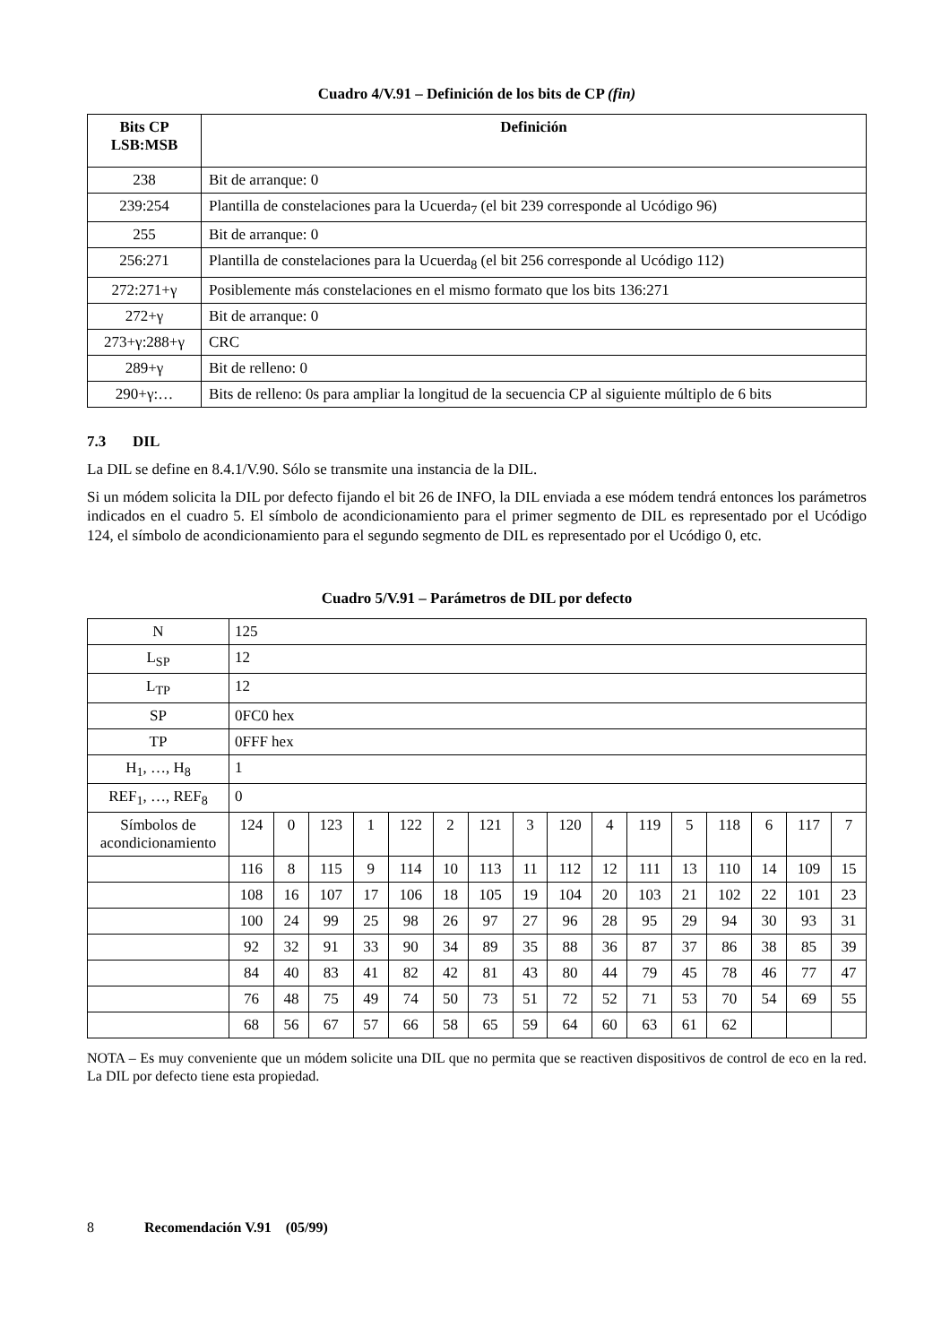Cuadro 4/V.91 – Definición de los bits de CP (fin)
| Bits CP LSB:MSB | Definición |
| --- | --- |
| 238 | Bit de arranque: 0 |
| 239:254 | Plantilla de constelaciones para la Ucuerda<sub>7</sub> (el bit 239 corresponde al Ucódigo 96) |
| 255 | Bit de arranque: 0 |
| 256:271 | Plantilla de constelaciones para la Ucuerda<sub>8</sub> (el bit 256 corresponde al Ucódigo 112) |
| 272:271+γ | Posiblemente más constelaciones en el mismo formato que los bits 136:271 |
| 272+γ | Bit de arranque: 0 |
| 273+γ:288+γ | CRC |
| 289+γ | Bit de relleno: 0 |
| 290+γ:… | Bits de relleno: 0s para ampliar la longitud de la secuencia CP al siguiente múltiplo de 6 bits |
7.3 DIL
La DIL se define en 8.4.1/V.90. Sólo se transmite una instancia de la DIL.
Si un módem solicita la DIL por defecto fijando el bit 26 de INFO, la DIL enviada a ese módem tendrá entonces los parámetros indicados en el cuadro 5. El símbolo de acondicionamiento para el primer segmento de DIL es representado por el Ucódigo 124, el símbolo de acondicionamiento para el segundo segmento de DIL es representado por el Ucódigo 0, etc.
Cuadro 5/V.91 – Parámetros de DIL por defecto
| N | 125 | | | | | | | | | | | | | | | |
| L<sub>SP</sub> | 12 | | | | | | | | | | | | | | | |
| L<sub>TP</sub> | 12 | | | | | | | | | | | | | | | |
| SP | 0FC0 hex | | | | | | | | | | | | | | | |
| TP | 0FFF hex | | | | | | | | | | | | | | | |
| H<sub>1</sub>, …, H<sub>8</sub> | 1 | | | | | | | | | | | | | | | |
| REF<sub>1</sub>, …, REF<sub>8</sub> | 0 | | | | | | | | | | | | | | | |
| Símbolos de acondicionamiento | 124 | 0 | 123 | 1 | 122 | 2 | 121 | 3 | 120 | 4 | 119 | 5 | 118 | 6 | 117 | 7 |
| | 116 | 8 | 115 | 9 | 114 | 10 | 113 | 11 | 112 | 12 | 111 | 13 | 110 | 14 | 109 | 15 |
| | 108 | 16 | 107 | 17 | 106 | 18 | 105 | 19 | 104 | 20 | 103 | 21 | 102 | 22 | 101 | 23 |
| | 100 | 24 | 99 | 25 | 98 | 26 | 97 | 27 | 96 | 28 | 95 | 29 | 94 | 30 | 93 | 31 |
| | 92 | 32 | 91 | 33 | 90 | 34 | 89 | 35 | 88 | 36 | 87 | 37 | 86 | 38 | 85 | 39 |
| | 84 | 40 | 83 | 41 | 82 | 42 | 81 | 43 | 80 | 44 | 79 | 45 | 78 | 46 | 77 | 47 |
| | 76 | 48 | 75 | 49 | 74 | 50 | 73 | 51 | 72 | 52 | 71 | 53 | 70 | 54 | 69 | 55 |
| | 68 | 56 | 67 | 57 | 66 | 58 | 65 | 59 | 64 | 60 | 63 | 61 | 62 | | | |
NOTA – Es muy conveniente que un módem solicite una DIL que no permita que se reactiven dispositivos de control de eco en la red. La DIL por defecto tiene esta propiedad.
8 Recomendación V.91 (05/99)